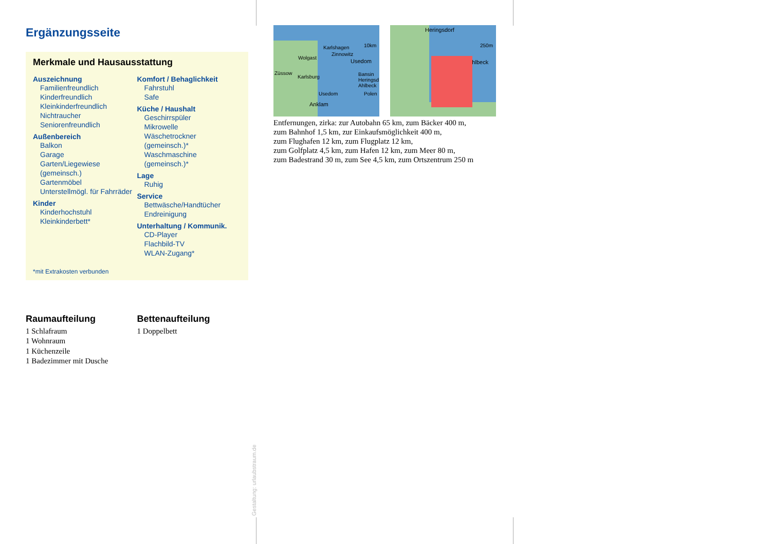Ergänzungsseite
Merkmale und Hausausstattung
Auszeichnung
Familienfreundlich
Kinderfreundlich
Kleinkinderfreundlich
Nichtraucher
Seniorenfreundlich
Außenbereich
Balkon
Garage
Garten/Liegewiese (gemeinsch.)
Gartenmöbel
Unterstellmögl. für Fahrräder
Kinder
Kinderhochstuhl
Kleinkinderbett*
Komfort / Behaglichkeit
Fahrstuhl
Safe
Küche / Haushalt
Geschirrspüler
Mikrowelle
Wäschetrockner (gemeinsch.)*
Waschmaschine (gemeinsch.)*
Lage
Ruhig
Service
Bettwäsche/Handtücher
Endreinigung
Unterhaltung / Kommunik.
CD-Player
Flachbild-TV
WLAN-Zugang*
*mit Extrakosten verbunden
Raumaufteilung
1 Schlafraum
1 Wohnraum
1 Küchenzeile
1 Badezimmer mit Dusche
Bettenaufteilung
1 Doppelbett
Karlshagen 10km
Zinnowitz
Wolgast
Usedom
Züssow
Karlsburg Bansin Heringsd. Ahlbeck
Usedom Polen
Anklam
Heringsdorf
250m
Ahlbeck
Entfernungen, zirka: zur Autobahn 65 km, zum Bäcker 400 m,
zum Bahnhof 1,5 km, zur Einkaufsmöglichkeit 400 m,
zum Flughafen 12 km, zum Flugplatz 12 km,
zum Golfplatz 4,5 km, zum Hafen 12 km, zum Meer 80 m,
zum Badestrand 30 m, zum See 4,5 km, zum Ortszentrum 250 m
Gestaltung: urlaubstraum.de